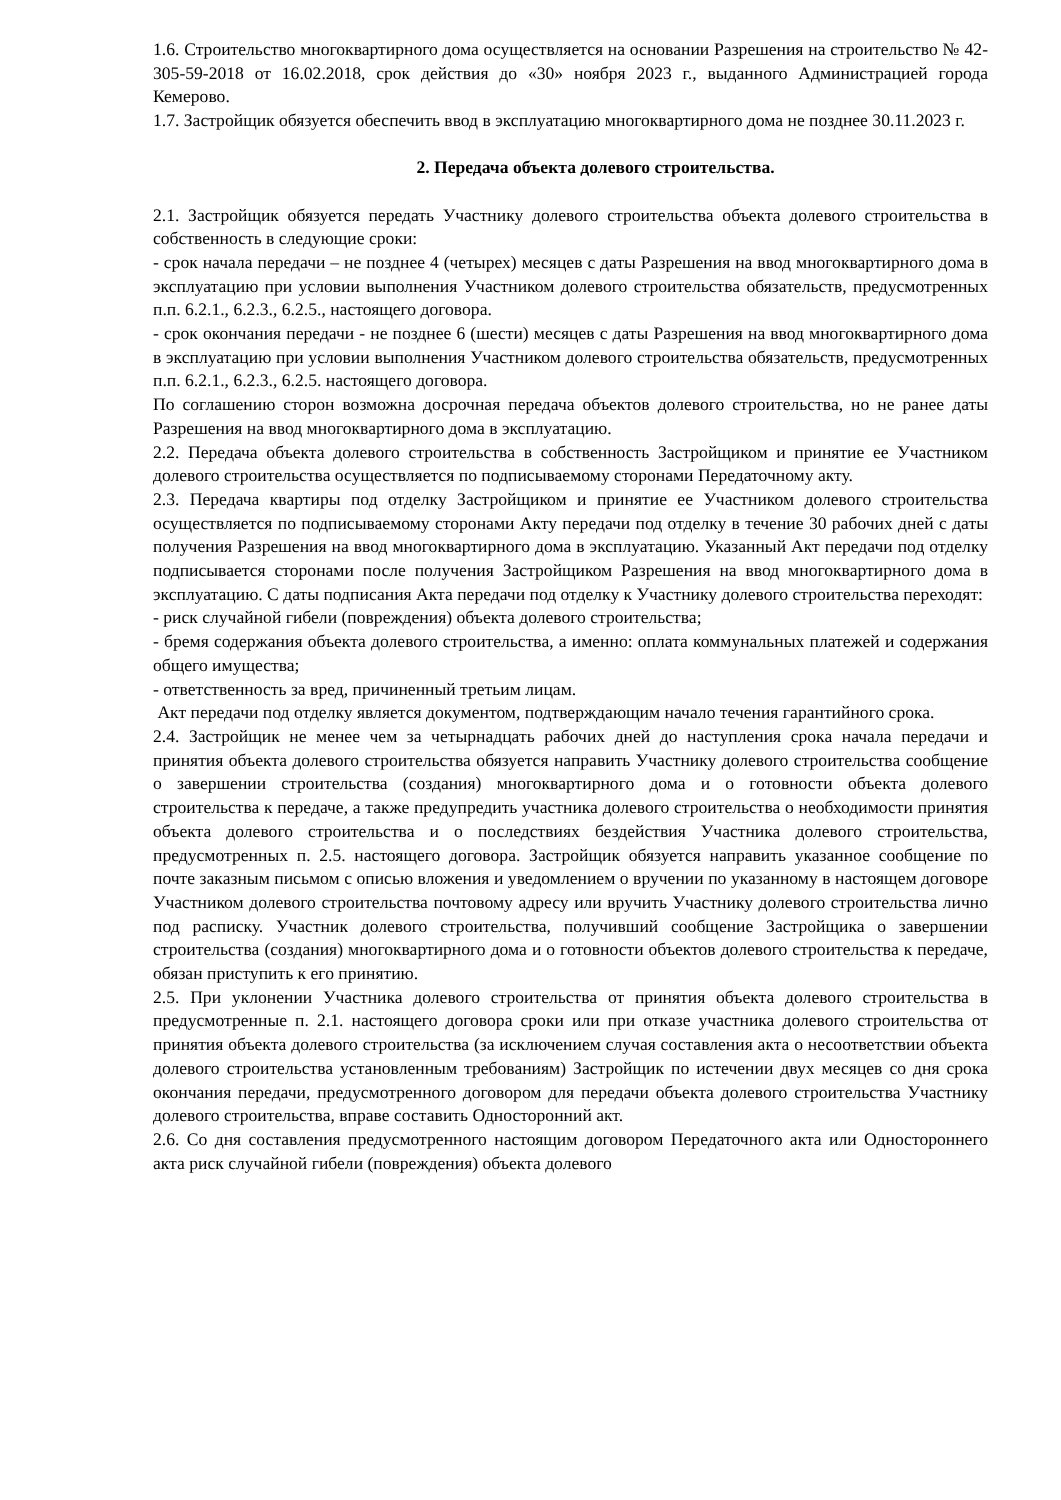1.6. Строительство многоквартирного дома осуществляется на основании Разрешения на строительство № 42-305-59-2018 от 16.02.2018, срок действия до «30» ноября 2023 г., выданного Администрацией города Кемерово.
1.7. Застройщик обязуется обеспечить ввод в эксплуатацию многоквартирного дома не позднее 30.11.2023 г.
2. Передача объекта долевого строительства.
2.1. Застройщик обязуется передать Участнику долевого строительства объекта долевого строительства в собственность в следующие сроки:
- срок начала передачи – не позднее 4 (четырех) месяцев с даты Разрешения на ввод многоквартирного дома в эксплуатацию при условии выполнения Участником долевого строительства обязательств, предусмотренных п.п. 6.2.1., 6.2.3., 6.2.5., настоящего договора.
- срок окончания передачи - не позднее 6 (шести) месяцев с даты Разрешения на ввод многоквартирного дома в эксплуатацию при условии выполнения Участником долевого строительства обязательств, предусмотренных п.п. 6.2.1., 6.2.3., 6.2.5. настоящего договора.
По соглашению сторон возможна досрочная передача объектов долевого строительства, но не ранее даты Разрешения на ввод многоквартирного дома в эксплуатацию.
2.2. Передача объекта долевого строительства в собственность Застройщиком и принятие ее Участником долевого строительства осуществляется по подписываемому сторонами Передаточному акту.
2.3. Передача квартиры под отделку Застройщиком и принятие ее Участником долевого строительства осуществляется по подписываемому сторонами Акту передачи под отделку в течение 30 рабочих дней с даты получения Разрешения на ввод многоквартирного дома в эксплуатацию. Указанный Акт передачи под отделку подписывается сторонами после получения Застройщиком Разрешения на ввод многоквартирного дома в эксплуатацию. С даты подписания Акта передачи под отделку к Участнику долевого строительства переходят:
- риск случайной гибели (повреждения) объекта долевого строительства;
- бремя содержания объекта долевого строительства, а именно: оплата коммунальных платежей и содержания общего имущества;
- ответственность за вред, причиненный третьим лицам.
Акт передачи под отделку является документом, подтверждающим начало течения гарантийного срока.
2.4. Застройщик не менее чем за четырнадцать рабочих дней до наступления срока начала передачи и принятия объекта долевого строительства обязуется направить Участнику долевого строительства сообщение о завершении строительства (создания) многоквартирного дома и о готовности объекта долевого строительства к передаче, а также предупредить участника долевого строительства о необходимости принятия объекта долевого строительства и о последствиях бездействия Участника долевого строительства, предусмотренных п. 2.5. настоящего договора. Застройщик обязуется направить указанное сообщение по почте заказным письмом с описью вложения и уведомлением о вручении по указанному в настоящем договоре Участником долевого строительства почтовому адресу или вручить Участнику долевого строительства лично под расписку. Участник долевого строительства, получивший сообщение Застройщика о завершении строительства (создания) многоквартирного дома и о готовности объектов долевого строительства к передаче, обязан приступить к его принятию.
2.5. При уклонении Участника долевого строительства от принятия объекта долевого строительства в предусмотренные п. 2.1. настоящего договора сроки или при отказе участника долевого строительства от принятия объекта долевого строительства (за исключением случая составления акта о несоответствии объекта долевого строительства установленным требованиям) Застройщик по истечении двух месяцев со дня срока окончания передачи, предусмотренного договором для передачи объекта долевого строительства Участнику долевого строительства, вправе составить Односторонний акт.
2.6. Со дня составления предусмотренного настоящим договором Передаточного акта или Одностороннего акта риск случайной гибели (повреждения) объекта долевого